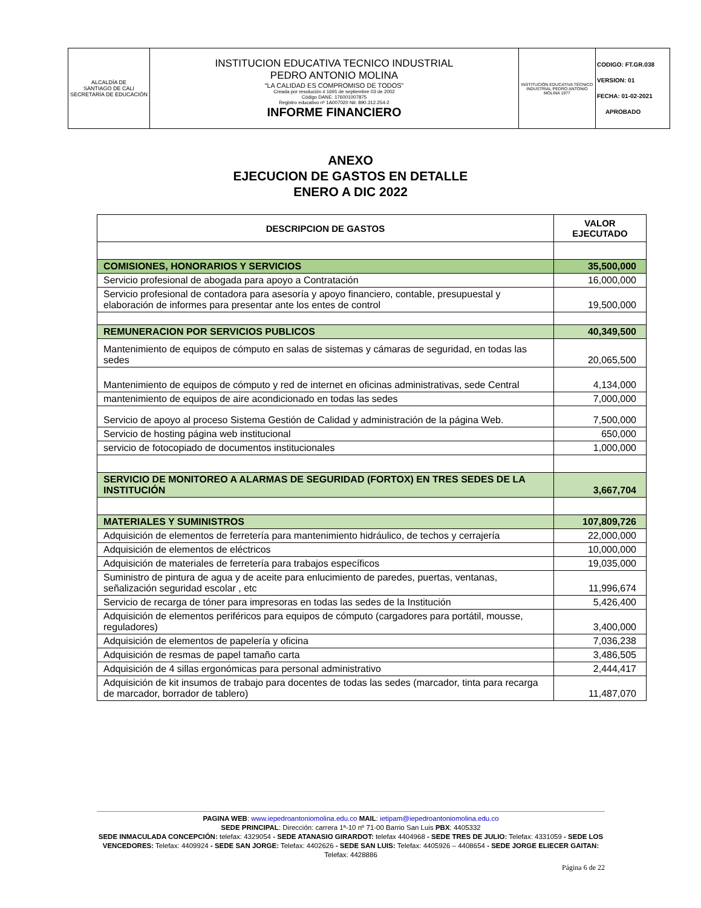| ALCALDÍA DE SANTIAGO DE CALI SECRETARÍA DE EDUCACIÓN | INSTITUCION EDUCATIVA TECNICO INDUSTRIAL PEDRO ANTONIO MOLINA “LA CALIDAD ES COMPROMISO DE TODOS” Creada por resolución # 1691 de septiembre 03 de 2002 Código DANE: 176001007875 Registro educativo nº 1A007020 Nit: 890.312.254-2 INFORME FINANCIERO | INSTITUCIÓN EDUCATIVA TÉCNICO INDUSTRIAL PEDRO ANTONIO MOLINA 1977 | CODIGO: FT.GR.038 VERSION: 01 FECHA: 01-02-2021 APROBADO |
ANEXO
EJECUCION DE GASTOS EN DETALLE
ENERO A DIC 2022
| DESCRIPCION DE GASTOS | VALOR EJECUTADO |
| --- | --- |
| COMISIONES, HONORARIOS Y SERVICIOS | 35,500,000 |
| Servicio profesional de abogada para apoyo a Contratación | 16,000,000 |
| Servicio profesional de contadora para asesoría y apoyo financiero, contable, presupuestal y elaboración de informes para presentar ante los entes de control | 19,500,000 |
| REMUNERACION POR SERVICIOS PUBLICOS | 40,349,500 |
| Mantenimiento de equipos de cómputo en salas de sistemas y cámaras de seguridad, en todas las sedes | 20,065,500 |
| Mantenimiento de equipos de cómputo y red de internet en oficinas administrativas, sede Central | 4,134,000 |
| mantenimiento de equipos de aire acondicionado en todas las sedes | 7,000,000 |
| Servicio de apoyo al proceso Sistema Gestión de Calidad y administración de la página Web. | 7,500,000 |
| Servicio de hosting página web institucional | 650,000 |
| servicio de fotocopiado de documentos institucionales | 1,000,000 |
| SERVICIO DE MONITOREO A ALARMAS DE SEGURIDAD (FORTOX) EN TRES SEDES DE LA INSTITUCIÓN | 3,667,704 |
| MATERIALES Y SUMINISTROS | 107,809,726 |
| Adquisición de elementos de ferretería para mantenimiento hidráulico, de techos y cerrajería | 22,000,000 |
| Adquisición de elementos de eléctricos | 10,000,000 |
| Adquisición de materiales de ferretería para trabajos específicos | 19,035,000 |
| Suministro de pintura de agua y de aceite para enlucimiento de paredes, puertas, ventanas, señalización seguridad escolar , etc | 11,996,674 |
| Servicio de recarga de tóner para impresoras en todas las sedes de la Institución | 5,426,400 |
| Adquisición de elementos periféricos para equipos de cómputo (cargadores para portátil, mousse, reguladores) | 3,400,000 |
| Adquisición de elementos de papelería y oficina | 7,036,238 |
| Adquisición de resmas de papel tamaño carta | 3,486,505 |
| Adquisición de 4 sillas ergonómicas para personal administrativo | 2,444,417 |
| Adquisición de kit insumos de trabajo para docentes de todas las sedes (marcador, tinta para recarga de marcador, borrador de tablero) | 11,487,070 |
PAGINA WEB: www.iepedroantoniomolina.edu.co MAIL: ietipam@iepedroantoniomolina.edu.co
SEDE PRINCIPAL: Dirección: carrera 1ª-10 nº 71-00 Barrio San Luis PBX: 4405332
SEDE INMACULADA CONCEPCIÓN: telefax: 4329054 - SEDE ATANASIO GIRARDOT: telefax 4404968 - SEDE TRES DE JULIO: Telefax: 4331059 - SEDE LOS VENCEDORES: Telefax: 4409924 - SEDE SAN JORGE: Telefax: 4402626 - SEDE SAN LUIS: Telefax: 4405926 – 4408654 - SEDE JORGE ELIECER GAITAN: Telefax: 4428886
Página 6 de 22